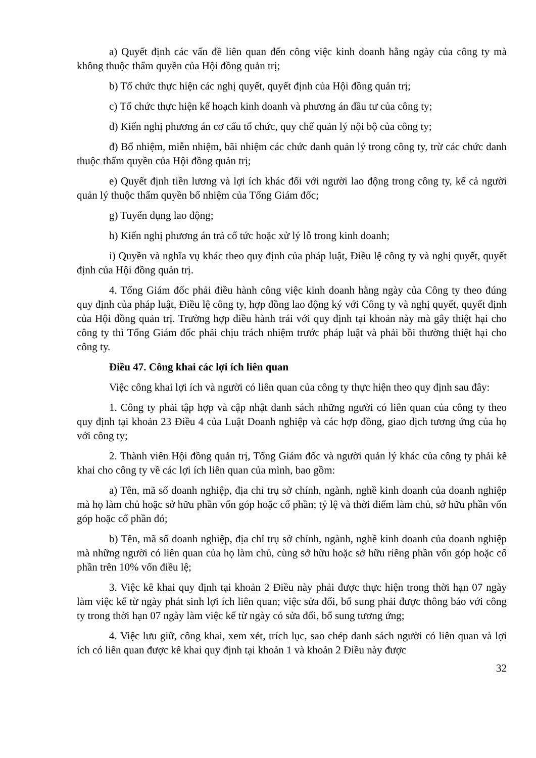a) Quyết định các vấn đề liên quan đến công việc kinh doanh hằng ngày của công ty mà không thuộc thẩm quyền của Hội đồng quản trị;
b) Tổ chức thực hiện các nghị quyết, quyết định của Hội đồng quản trị;
c) Tổ chức thực hiện kế hoạch kinh doanh và phương án đầu tư của công ty;
d) Kiến nghị phương án cơ cấu tổ chức, quy chế quản lý nội bộ của công ty;
đ) Bổ nhiệm, miễn nhiệm, bãi nhiệm các chức danh quản lý trong công ty, trừ các chức danh thuộc thẩm quyền của Hội đồng quản trị;
e) Quyết định tiền lương và lợi ích khác đối với người lao động trong công ty, kể cả người quản lý thuộc thẩm quyền bổ nhiệm của Tổng Giám đốc;
g) Tuyển dụng lao động;
h) Kiến nghị phương án trả cổ tức hoặc xử lý lỗ trong kinh doanh;
i) Quyền và nghĩa vụ khác theo quy định của pháp luật, Điều lệ công ty và nghị quyết, quyết định của Hội đồng quản trị.
4. Tổng Giám đốc phải điều hành công việc kinh doanh hằng ngày của Công ty theo đúng quy định của pháp luật, Điều lệ công ty, hợp đồng lao động ký với Công ty và nghị quyết, quyết định của Hội đồng quản trị. Trường hợp điều hành trái với quy định tại khoản này mà gây thiệt hại cho công ty thì Tổng Giám đốc phải chịu trách nhiệm trước pháp luật và phải bồi thường thiệt hại cho công ty.
Điều 47. Công khai các lợi ích liên quan
Việc công khai lợi ích và người có liên quan của công ty thực hiện theo quy định sau đây:
1. Công ty phải tập hợp và cập nhật danh sách những người có liên quan của công ty theo quy định tại khoản 23 Điều 4 của Luật Doanh nghiệp và các hợp đồng, giao dịch tương ứng của họ với công ty;
2. Thành viên Hội đồng quản trị, Tổng Giám đốc và người quản lý khác của công ty phải kê khai cho công ty về các lợi ích liên quan của mình, bao gồm:
a) Tên, mã số doanh nghiệp, địa chỉ trụ sở chính, ngành, nghề kinh doanh của doanh nghiệp mà họ làm chủ hoặc sở hữu phần vốn góp hoặc cổ phần; tỷ lệ và thời điểm làm chủ, sở hữu phần vốn góp hoặc cổ phần đó;
b) Tên, mã số doanh nghiệp, địa chỉ trụ sở chính, ngành, nghề kinh doanh của doanh nghiệp mà những người có liên quan của họ làm chủ, cùng sở hữu hoặc sở hữu riêng phần vốn góp hoặc cổ phần trên 10% vốn điều lệ;
3. Việc kê khai quy định tại khoản 2 Điều này phải được thực hiện trong thời hạn 07 ngày làm việc kể từ ngày phát sinh lợi ích liên quan; việc sửa đổi, bổ sung phải được thông báo với công ty trong thời hạn 07 ngày làm việc kể từ ngày có sửa đổi, bổ sung tương ứng;
4. Việc lưu giữ, công khai, xem xét, trích lục, sao chép danh sách người có liên quan và lợi ích có liên quan được kê khai quy định tại khoản 1 và khoản 2 Điều này được
32